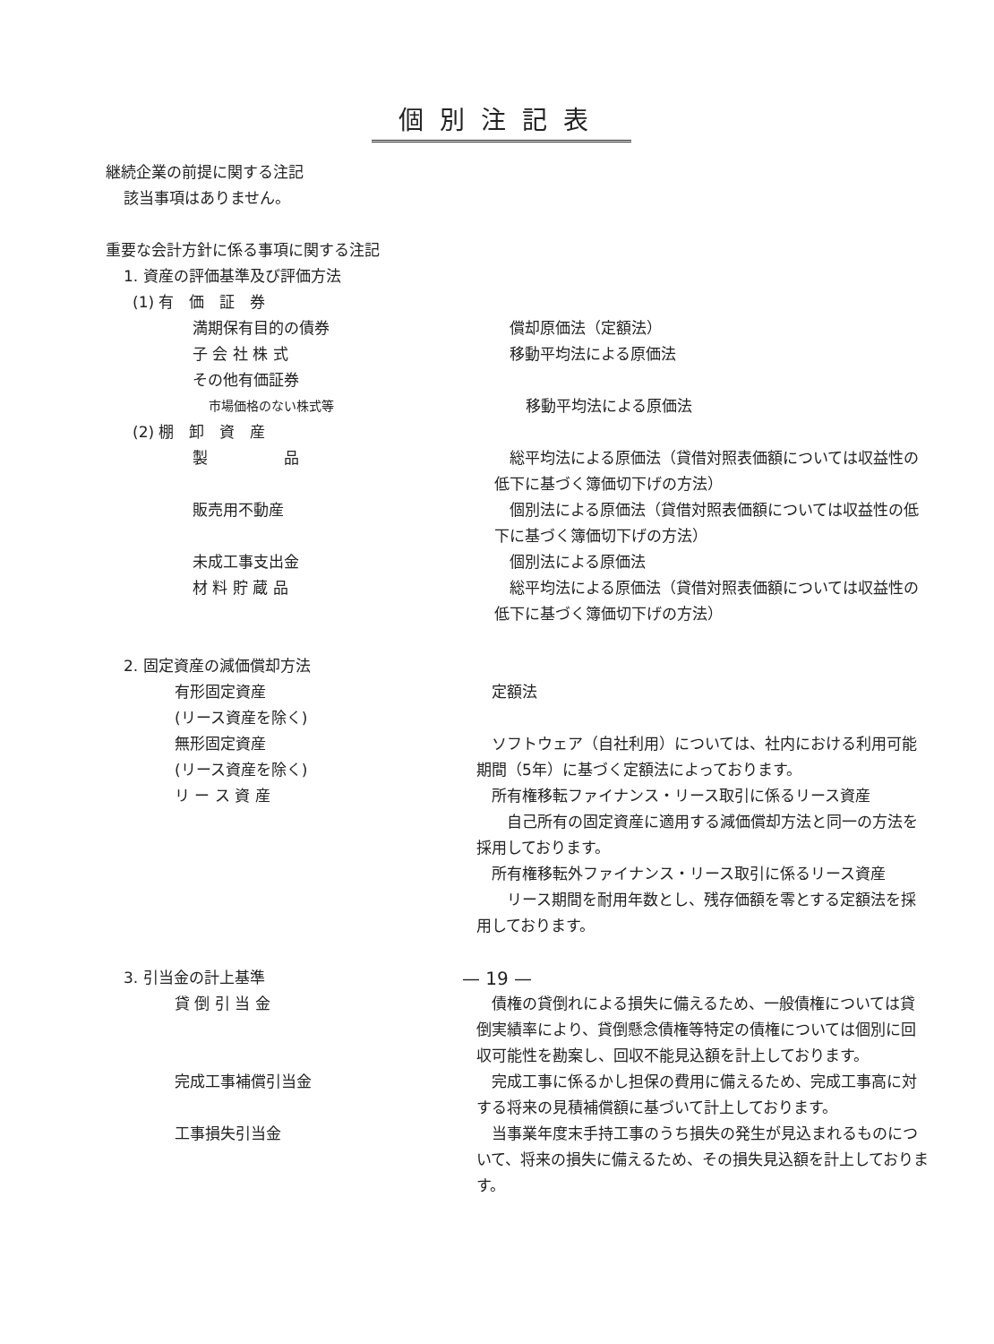個別注記表
継続企業の前提に関する注記
該当事項はありません。
重要な会計方針に係る事項に関する注記
1. 資産の評価基準及び評価方法
(1) 有　価　証　券
満期保有目的の債券 　償却原価法（定額法）
子 会 社 株 式 　移動平均法による原価法
その他有価証券
市場価格のない株式等
　移動平均法による原価法
(2) 棚　卸　資　産
製　　　　　品 　総平均法による原価法（貸借対照表価額については収益性の低下に基づく簿価切下げの方法）
販売用不動産 　個別法による原価法（貸借対照表価額については収益性の低下に基づく簿価切下げの方法）
未成工事支出金 　個別法による原価法
材 料 貯 蔵 品 　総平均法による原価法（貸借対照表価額については収益性の低下に基づく簿価切下げの方法）
2. 固定資産の減価償却方法
有形固定資産
(リース資産を除く)
　定額法
無形固定資産
(リース資産を除く)
　ソフトウェア（自社利用）については、社内における利用可能期間（5年）に基づく定額法によっております。
リ ー ス 資 産 　所有権移転ファイナンス・リース取引に係るリース資産
　　自己所有の固定資産に適用する減価償却方法と同一の方法を採用しております。
　所有権移転外ファイナンス・リース取引に係るリース資産
　　リース期間を耐用年数とし、残存価額を零とする定額法を採用しております。
3. 引当金の計上基準
貸 倒 引 当 金 　債権の貸倒れによる損失に備えるため、一般債権については貸倒実績率により、貸倒懸念債権等特定の債権については個別に回収可能性を勘案し、回収不能見込額を計上しております。
完成工事補償引当金 　完成工事に係るかし担保の費用に備えるため、完成工事高に対する将来の見積補償額に基づいて計上しております。
工事損失引当金 　当事業年度末手持工事のうち損失の発生が見込まれるものについて、将来の損失に備えるため、その損失見込額を計上しております。
— 19 —